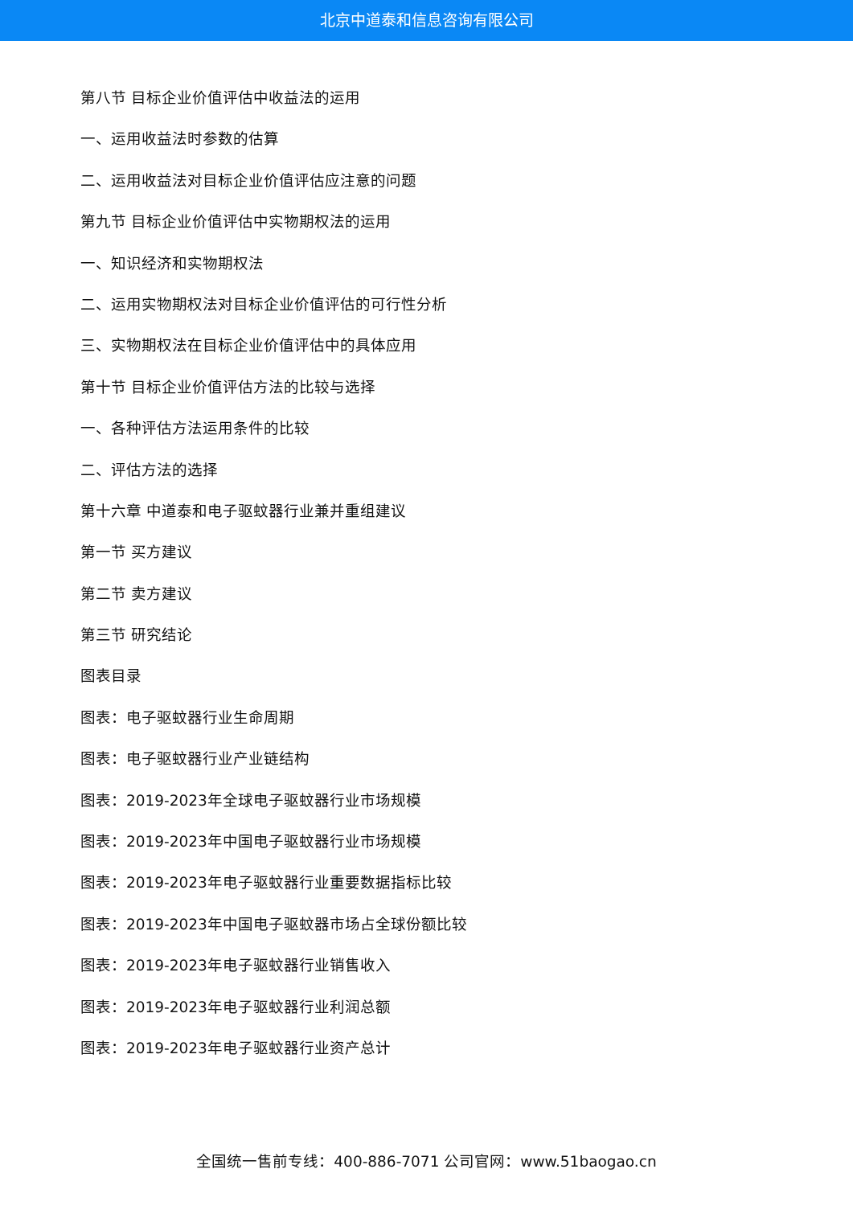北京中道泰和信息咨询有限公司
第八节 目标企业价值评估中收益法的运用
一、运用收益法时参数的估算
二、运用收益法对目标企业价值评估应注意的问题
第九节 目标企业价值评估中实物期权法的运用
一、知识经济和实物期权法
二、运用实物期权法对目标企业价值评估的可行性分析
三、实物期权法在目标企业价值评估中的具体应用
第十节 目标企业价值评估方法的比较与选择
一、各种评估方法运用条件的比较
二、评估方法的选择
第十六章 中道泰和电子驱蚊器行业兼并重组建议
第一节 买方建议
第二节 卖方建议
第三节 研究结论
图表目录
图表：电子驱蚊器行业生命周期
图表：电子驱蚊器行业产业链结构
图表：2019-2023年全球电子驱蚊器行业市场规模
图表：2019-2023年中国电子驱蚊器行业市场规模
图表：2019-2023年电子驱蚊器行业重要数据指标比较
图表：2019-2023年中国电子驱蚊器市场占全球份额比较
图表：2019-2023年电子驱蚊器行业销售收入
图表：2019-2023年电子驱蚊器行业利润总额
图表：2019-2023年电子驱蚊器行业资产总计
全国统一售前专线：400-886-7071 公司官网：www.51baogao.cn